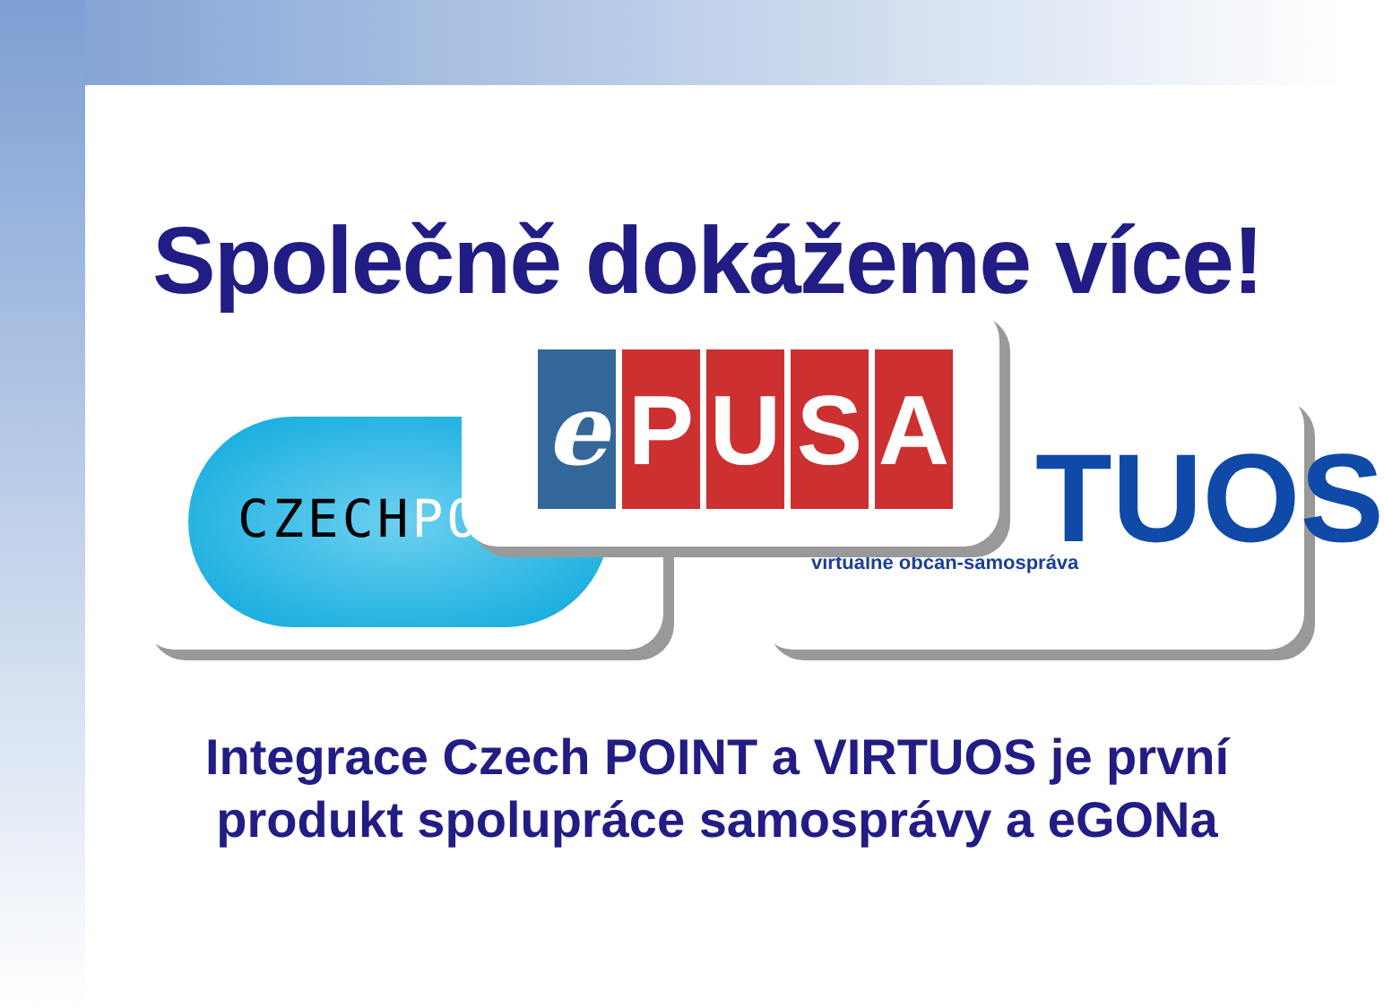Společně dokážeme více!
CZECHPO
TUOS
virtuálně občan-samospráva
e P U S A
Integrace Czech POINT a VIRTUOS je první produkt spolupráce samosprávy a eGONa